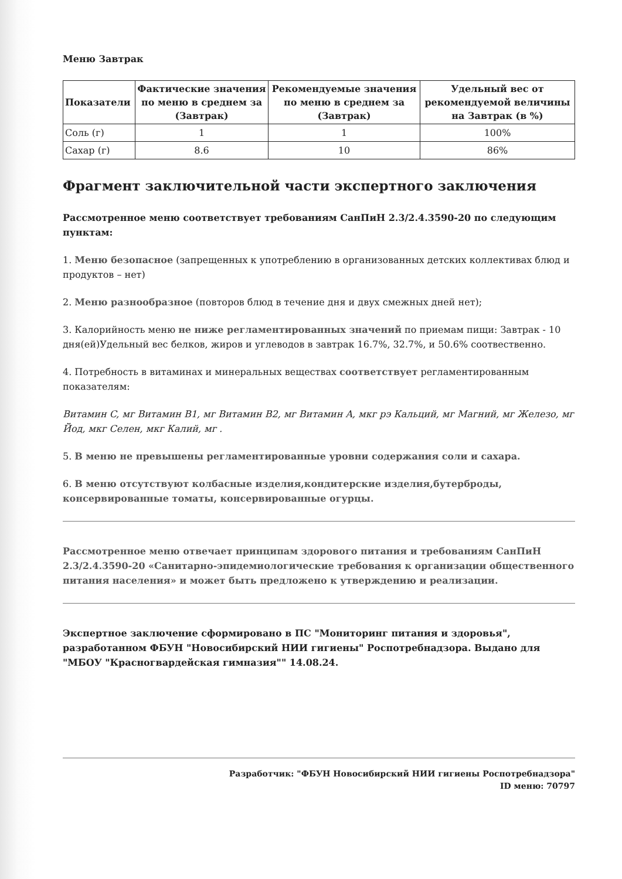Меню Завтрак
| Показатели | Фактические значения по меню в среднем за (Завтрак) | Рекомендуемые значения по меню в среднем за (Завтрак) | Удельный вес от рекомендуемой величины на Завтрак (в %) |
| --- | --- | --- | --- |
| Соль (г) | 1 | 1 | 100% |
| Сахар (г) | 8.6 | 10 | 86% |
Фрагмент заключительной части экспертного заключения
Рассмотренное меню соответствует требованиям СанПиН 2.3/2.4.3590-20 по следующим пунктам:
1. Меню безопасное (запрещенных к употреблению в организованных детских коллективах блюд и продуктов – нет)
2. Меню разнообразное (повторов блюд в течение дня и двух смежных дней нет);
3. Калорийность меню не ниже регламентированных значений по приемам пищи: Завтрак - 10 дня(ей)Удельный вес белков, жиров и углеводов в завтрак 16.7%, 32.7%, и 50.6% соотвественно.
4. Потребность в витаминах и минеральных веществах соответствует регламентированным показателям:
Витамин C, мг Витамин B1, мг Витамин B2, мг Витамин A, мкг рэ Кальций, мг Магний, мг Железо, мг Йод, мкг Селен, мкг Калий, мг .
5. В меню не превышены регламентированные уровни содержания соли и сахара.
6. В меню отсутствуют колбасные изделия,кондитерские изделия,бутерброды, консервированные томаты, консервированные огурцы.
Рассмотренное меню отвечает принципам здорового питания и требованиям СанПиН 2.3/2.4.3590-20 «Санитарно-эпидемиологические требования к организации общественного питания населения» и может быть предложено к утверждению и реализации.
Экспертное заключение сформировано в ПС "Мониторинг питания и здоровья", разработанном ФБУН "Новосибирский НИИ гигиены" Роспотребнадзора. Выдано для "МБОУ "Красногвардейская гимназия"" 14.08.24.
Разработчик: "ФБУН Новосибирский НИИ гигиены Роспотребнадзора"
ID меню: 70797